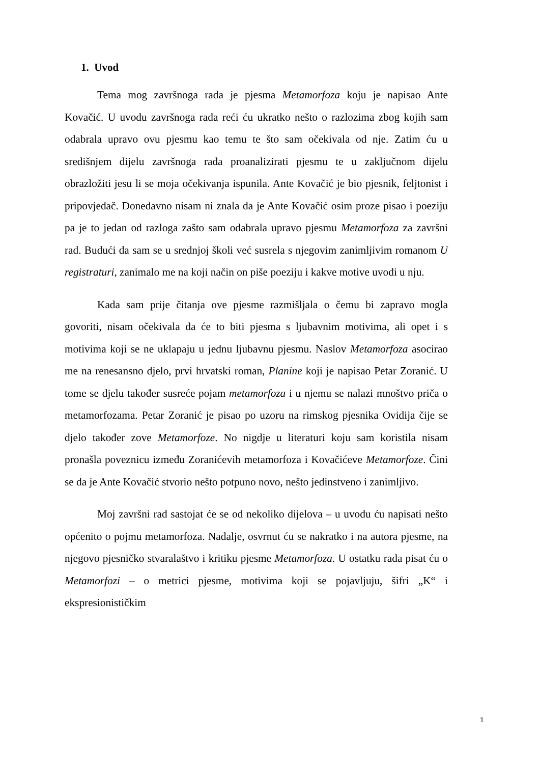1. Uvod
Tema mog završnoga rada je pjesma Metamorfoza koju je napisao Ante Kovačić. U uvodu završnoga rada reći ću ukratko nešto o razlozima zbog kojih sam odabrala upravo ovu pjesmu kao temu te što sam očekivala od nje. Zatim ću u središnjem dijelu završnoga rada proanalizirati pjesmu te u zaključnom dijelu obrazložiti jesu li se moja očekivanja ispunila. Ante Kovačić je bio pjesnik, feljtonist i pripovjedač. Donedavno nisam ni znala da je Ante Kovačić osim proze pisao i poeziju pa je to jedan od razloga zašto sam odabrala upravo pjesmu Metamorfoza za završni rad. Budući da sam se u srednjoj školi već susrela s njegovim zanimljivim romanom U registraturi, zanimalo me na koji način on piše poeziju i kakve motive uvodi u nju.
Kada sam prije čitanja ove pjesme razmišljala o čemu bi zapravo mogla govoriti, nisam očekivala da će to biti pjesma s ljubavnim motivima, ali opet i s motivima koji se ne uklapaju u jednu ljubavnu pjesmu. Naslov Metamorfoza asocirao me na renesansno djelo, prvi hrvatski roman, Planine koji je napisao Petar Zoranić. U tome se djelu također susreće pojam metamorfoza i u njemu se nalazi mnoštvo priča o metamorfozama. Petar Zoranić je pisao po uzoru na rimskog pjesnika Ovidija čije se djelo također zove Metamorfoze. No nigdje u literaturi koju sam koristila nisam pronašla poveznicu između Zoranićevih metamorfoza i Kovačićeve Metamorfoze. Čini se da je Ante Kovačić stvorio nešto potpuno novo, nešto jedinstveno i zanimljivo.
Moj završni rad sastojat će se od nekoliko dijelova – u uvodu ću napisati nešto općenito o pojmu metamorfoza. Nadalje, osvrnut ću se nakratko i na autora pjesme, na njegovo pjesničko stvaralaštvo i kritiku pjesme Metamorfoza. U ostatku rada pisat ću o Metamorfozi – o metrici pjesme, motivima koji se pojavljuju, šifri „K“ i ekspresionističkim
1